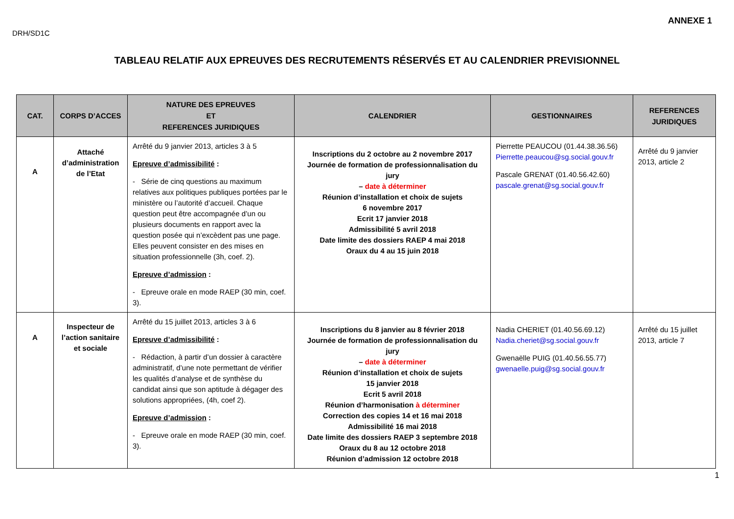ANNEXE 1
DRH/SD1C
TABLEAU RELATIF AUX EPREUVES DES RECRUTEMENTS RÉSERVÉS ET AU CALENDRIER PREVISIONNEL
| CAT. | CORPS D’ACCES | NATURE DES EPREUVES ET REFERENCES JURIDIQUES | CALENDRIER | GESTIONNAIRES | REFERENCES JURIDIQUES |
| --- | --- | --- | --- | --- | --- |
| A | Attaché d’administration de l’Etat | Arrêté du 9 janvier 2013, articles 3 à 5 Epreuve d’admissibilité : - Série de cinq questions au maximum relatives aux politiques publiques portées par le ministère ou l’autorité d’accueil. Chaque question peut être accompagnée d’un ou plusieurs documents en rapport avec la question posée qui n’excèdent pas une page. Elles peuvent consister en des mises en situation professionnelle (3h, coef. 2). Epreuve d’admission : - Epreuve orale en mode RAEP (30 min, coef. 3). | Inscriptions du 2 octobre au 2 novembre 2017 Journée de formation de professionnalisation du jury – date à déterminer Réunion d’installation et choix de sujets 6 novembre 2017 Ecrit 17 janvier 2018 Admissibilité 5 avril 2018 Date limite des dossiers RAEP 4 mai 2018 Oraux du 4 au 15 juin 2018 | Pierrette PEAUCOU (01.44.38.36.56) Pierrette.peaucou@sg.social.gouv.fr Pascale GRENAT (01.40.56.42.60) pascale.grenat@sg.social.gouv.fr | Arrêté du 9 janvier 2013, article 2 |
| A | Inspecteur de l’action sanitaire et sociale | Arrêté du 15 juillet 2013, articles 3 à 6 Epreuve d’admissibilité : - Rédaction, à partir d’un dossier à caractère administratif, d’une note permettant de vérifier les qualités d’analyse et de synthèse du candidat ainsi que son aptitude à dégager des solutions appropriées, (4h, coef 2). Epreuve d’admission : - Epreuve orale en mode RAEP (30 min, coef. 3). | Inscriptions du 8 janvier au 8 février 2018 Journée de formation de professionnalisation du jury – date à déterminer Réunion d’installation et choix de sujets 15 janvier 2018 Ecrit 5 avril 2018 Réunion d’harmonisation à déterminer Correction des copies 14 et 16 mai 2018 Admissibilité 16 mai 2018 Date limite des dossiers RAEP 3 septembre 2018 Oraux du 8 au 12 octobre 2018 Réunion d’admission 12 octobre 2018 | Nadia CHERIET (01.40.56.69.12) Nadia.cheriet@sg.social.gouv.fr Gwenaëlle PUIG (01.40.56.55.77) gwenaelle.puig@sg.social.gouv.fr | Arrêté du 15 juillet 2013, article 7 |
1